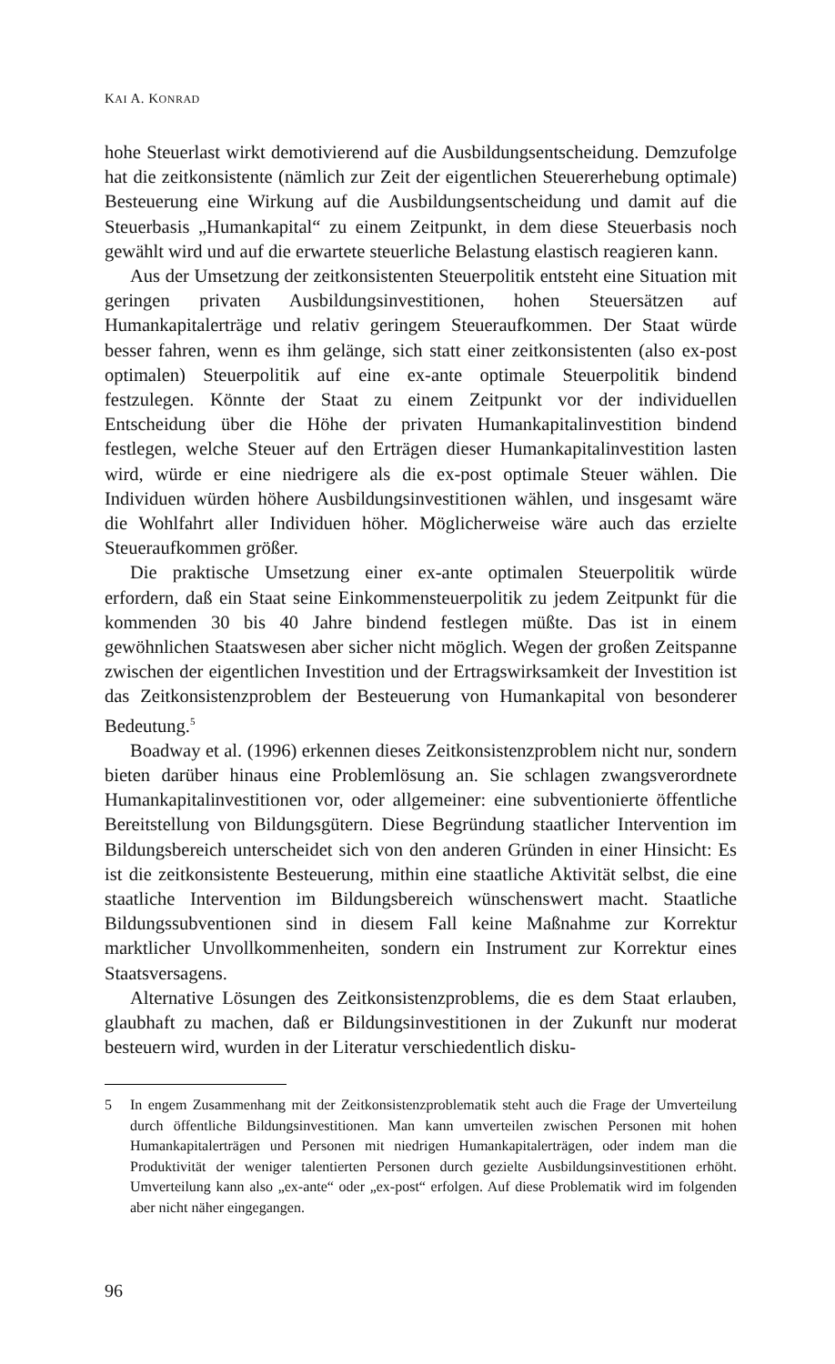KAI A. KONRAD
hohe Steuerlast wirkt demotivierend auf die Ausbildungsentscheidung. Demzufolge hat die zeitkonsistente (nämlich zur Zeit der eigentlichen Steuererhebung optimale) Besteuerung eine Wirkung auf die Ausbildungsentscheidung und damit auf die Steuerbasis „Humankapital“ zu einem Zeitpunkt, in dem diese Steuerbasis noch gewählt wird und auf die erwartete steuerliche Belastung elastisch reagieren kann.
Aus der Umsetzung der zeitkonsistenten Steuerpolitik entsteht eine Situation mit geringen privaten Ausbildungsinvestitionen, hohen Steuersätzen auf Humankapitalerträge und relativ geringem Steueraufkommen. Der Staat würde besser fahren, wenn es ihm gelänge, sich statt einer zeitkonsistenten (also ex-post optimalen) Steuerpolitik auf eine ex-ante optimale Steuerpolitik bindend festzulegen. Könnte der Staat zu einem Zeitpunkt vor der individuellen Entscheidung über die Höhe der privaten Humankapitalinvestition bindend festlegen, welche Steuer auf den Erträgen dieser Humankapitalinvestition lasten wird, würde er eine niedrigere als die ex-post optimale Steuer wählen. Die Individuen würden höhere Ausbildungsinvestitionen wählen, und insgesamt wäre die Wohlfahrt aller Individuen höher. Möglicherweise wäre auch das erzielte Steueraufkommen größer.
Die praktische Umsetzung einer ex-ante optimalen Steuerpolitik würde erfordern, daß ein Staat seine Einkommensteuerpolitik zu jedem Zeitpunkt für die kommenden 30 bis 40 Jahre bindend festlegen müßte. Das ist in einem gewöhnlichen Staatswesen aber sicher nicht möglich. Wegen der großen Zeitspanne zwischen der eigentlichen Investition und der Ertragswirksamkeit der Investition ist das Zeitkonsistenzproblem der Besteuerung von Humankapital von besonderer Bedeutung.<sup>5</sup>
Boadway et al. (1996) erkennen dieses Zeitkonsistenzproblem nicht nur, sondern bieten darüber hinaus eine Problemlösung an. Sie schlagen zwangsverordnete Humankapitalinvestitionen vor, oder allgemeiner: eine subventionierte öffentliche Bereitstellung von Bildungsgütern. Diese Begründung staatlicher Intervention im Bildungsbereich unterscheidet sich von den anderen Gründen in einer Hinsicht: Es ist die zeitkonsistente Besteuerung, mithin eine staatliche Aktivität selbst, die eine staatliche Intervention im Bildungsbereich wünschenswert macht. Staatliche Bildungssubventionen sind in diesem Fall keine Maßnahme zur Korrektur marktlicher Unvollkommenheiten, sondern ein Instrument zur Korrektur eines Staatsversagens.
Alternative Lösungen des Zeitkonsistenzproblems, die es dem Staat erlauben, glaubhaft zu machen, daß er Bildungsinvestitionen in der Zukunft nur moderat besteuern wird, wurden in der Literatur verschiedentlich disku-
5 In engem Zusammenhang mit der Zeitkonsistenzproblematik steht auch die Frage der Umverteilung durch öffentliche Bildungsinvestitionen. Man kann umverteilen zwischen Personen mit hohen Humankapitalerträgen und Personen mit niedrigen Humankapitalerträgen, oder indem man die Produktivität der weniger talentierten Personen durch gezielte Ausbildungsinvestitionen erhöht. Umverteilung kann also „ex-ante“ oder „ex-post“ erfolgen. Auf diese Problematik wird im folgenden aber nicht näher eingegangen.
96